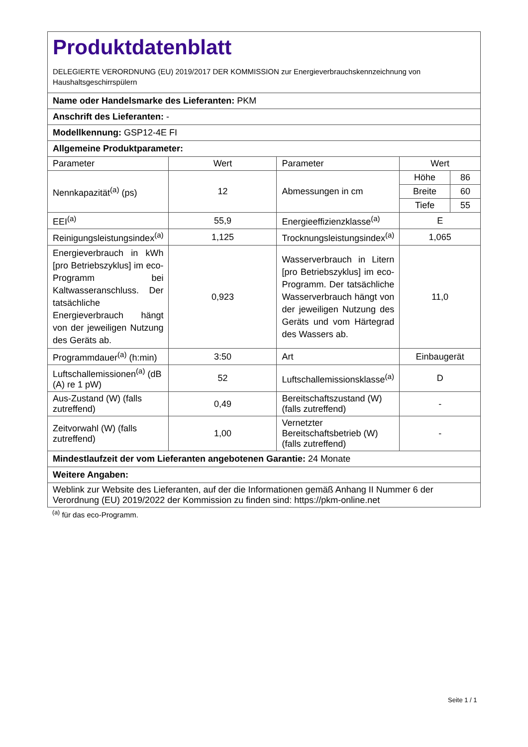| Produktdatenblatt DELEGIERTE VERORDNUNG (EU) 2019/2017 DER KOMMISSION zur Energieverbrauchskennzeichnung von Haushaltsgeschirrspülern | | | |
| Name oder Handelsmarke des Lieferanten: PKM | | | |
| Anschrift des Lieferanten: - | | | |
| Modellkennung: GSP12-4E FI | | | |
| Allgemeine Produktparameter: | | | |
| Parameter | Wert | Parameter | Wert |
| Nennkapazität<sup>(a)</sup> (ps) | 12 | Abmessungen in cm | / Höhe / 86 / / Breite / 60 / / Tiefe / 55 / |
| EEI<sup>(a)</sup> | 55,9 | Energieeffizienzklasse<sup>(a)</sup> | E |
| Reinigungsleistungsindex<sup>(a)</sup> | 1,125 | Trocknungsleistungsindex<sup>(a)</sup> | 1,065 |
| Energieverbrauch in kWh [pro Betriebszyklus] im eco-Programm bei Kaltwasseranschluss. Der tatsächliche Energieverbrauch hängt von der jeweiligen Nutzung des Geräts ab. | 0,923 | Wasserverbrauch in Litern [pro Betriebszyklus] im eco-Programm. Der tatsächliche Wasserverbrauch hängt von der jeweiligen Nutzung des Geräts und vom Härtegrad des Wassers ab. | 11,0 |
| Programmdauer<sup>(a)</sup> (h:min) | 3:50 | Art | Einbaugerät |
| Luftschallemissionen<sup>(a)</sup> (dB (A) re 1 pW) | 52 | Luftschallemissionsklasse<sup>(a)</sup> | D |
| Aus-Zustand (W) (falls zutreffend) | 0,49 | Bereitschaftszustand (W) (falls zutreffend) | - |
| Zeitvorwahl (W) (falls zutreffend) | 1,00 | Vernetzter Bereitschaftsbetrieb (W) (falls zutreffend) | - |
| Mindestlaufzeit der vom Lieferanten angebotenen Garantie: 24 Monate | | | |
| Weitere Angaben: | | | |
| Weblink zur Website des Lieferanten, auf der die Informationen gemäß Anhang II Nummer 6 der Verordnung (EU) 2019/2022 der Kommission zu finden sind: https://pkm-online.net | | | |
<sup>(a)</sup> für das eco-Programm.
Seite 1 / 1